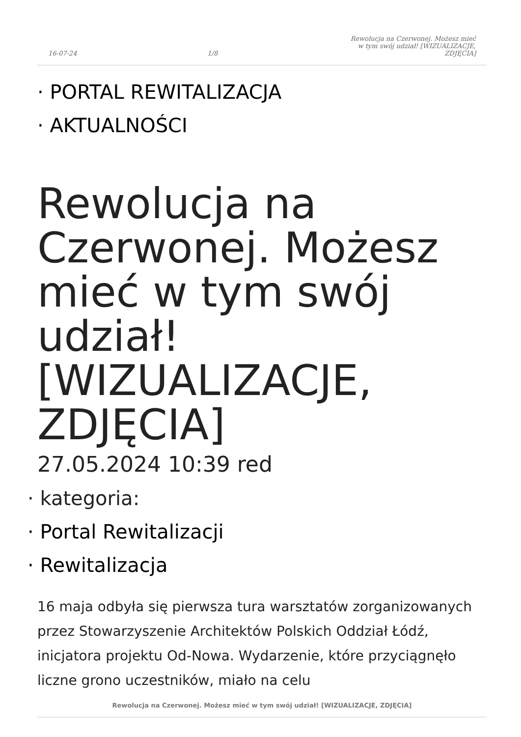16-07-24 1/8 Rewolucja na Czerwonej. Możesz mieć w tym swój udział! [WIZUALIZACJE, ZDJĘCIA]
· PORTAL REWITALIZACJA
· AKTUALNOŚCI
Rewolucja na Czerwonej. Możesz mieć w tym swój udział! [WIZUALIZACJE, ZDJĘCIA]
27.05.2024 10:39 red
· kategoria:
· Portal Rewitalizacji
· Rewitalizacja
16 maja odbyła się pierwsza tura warsztatów zorganizowanych przez Stowarzyszenie Architektów Polskich Oddział Łódź, inicjatora projektu Od-Nowa. Wydarzenie, które przyciągnęło liczne grono uczestników, miało na celu
Rewolucja na Czerwonej. Możesz mieć w tym swój udział! [WIZUALIZACJE, ZDJĘCIA]